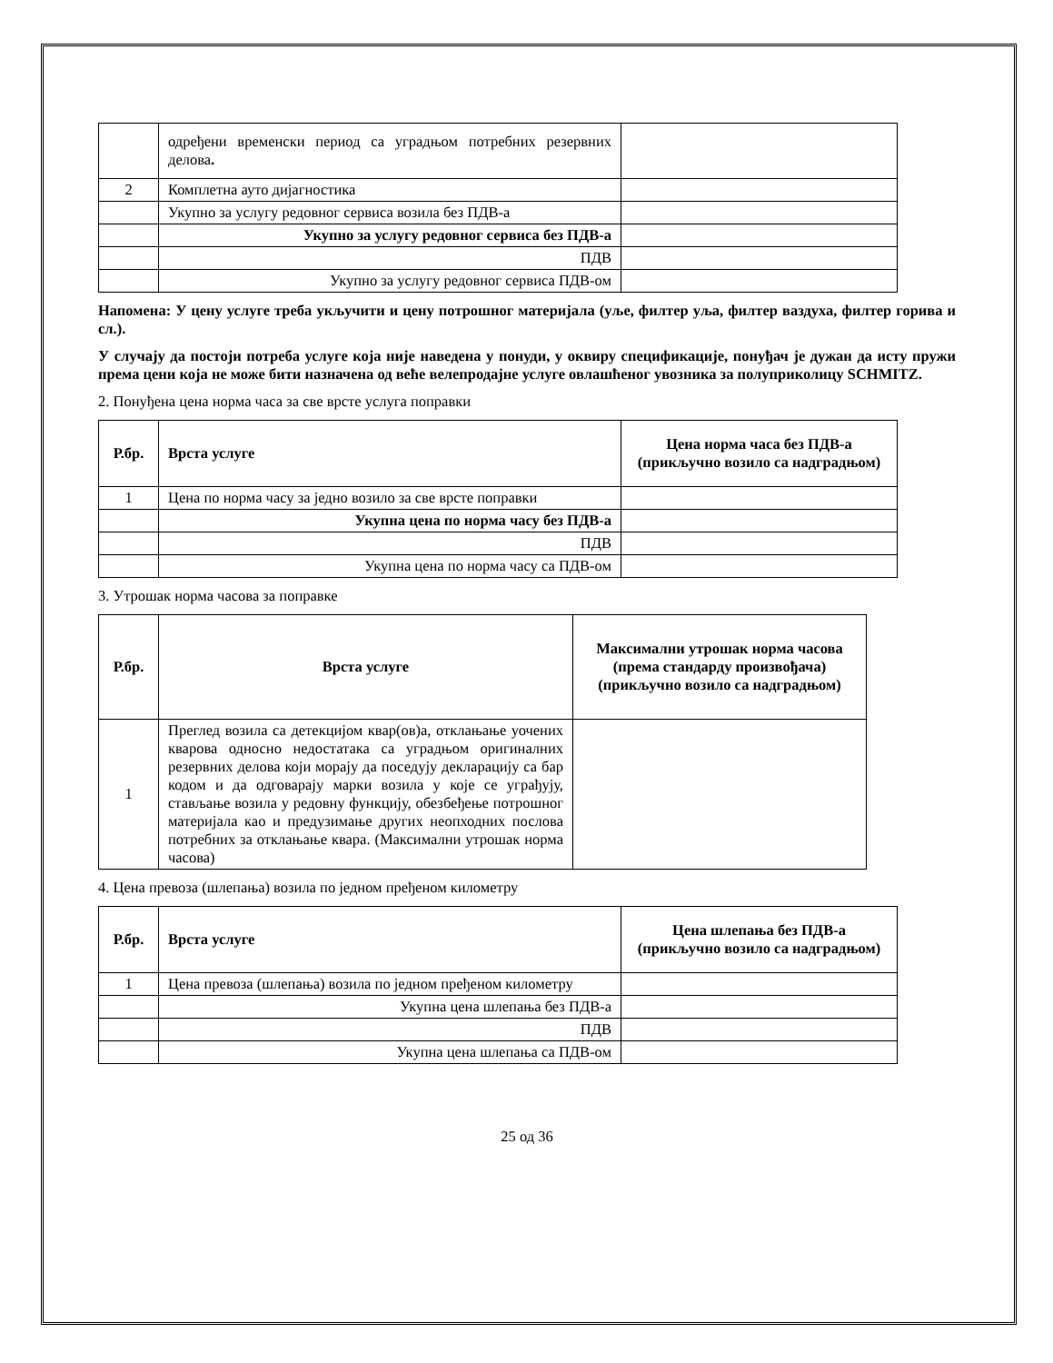| | одређени временски период са уградњом потребних резервних делова . | |
| 2 | Комплетна ауто дијагностика | |
| | Укупно за услугу редовног сервиса возила без ПДВ-а | |
| | Укупно за услугу редовног сервиса без ПДВ-а | |
| | ПДВ | |
| | Укупно за услугу редовног сервиса ПДВ-ом | |
Напомена: У цену услуге треба укључити и цену потрошног материјала (уље, филтер уља, филтер ваздуха, филтер горива и сл.).
У случају да постоји потреба услуге која није наведена у понуди, у оквиру спецификације, понуђач је дужан да исту пружи према цени која не може бити назначена од веће велепродајне услуге овлашћеног увозника за полуприколицу SCHMITZ.
2. Понуђена цена норма часа за све врсте услуга поправки
| Р.бр. | Врста услуге | Цена норма часа без ПДВ-а (прикључно возило са надградњом) |
| --- | --- | --- |
| 1 | Цена по норма часу за једно возило за све врсте поправки | |
| | Укупна цена по норма часу без ПДВ-а | |
| | ПДВ | |
| | Укупна цена по норма часу са ПДВ-ом | |
3. Утрошак норма часова за поправке
| Р.бр. | Врста услуге | Максимални утрошак норма часова (према стандарду произвођача) (прикључно возило са надградњом) |
| --- | --- | --- |
| 1 | Преглед возила са детекцијом квар(ов)а, отклањање уочених кварова односно недостатака са уградњом оригиналних резервних делова који морају да поседују декларацију са бар кодом и да одговарају марки возила у које се уграђују, стављање возила у редовну функцију, обезбеђење потрошног материјала као и предузимање других неопходних послова потребних за отклањање квара. (Максимални утрошак норма часова) | |
4. Цена превоза (шлепања) возила по једном пређеном километру
| Р.бр. | Врста услуге | Цена шлепања без ПДВ-а (прикључно возило са надградњом) |
| --- | --- | --- |
| 1 | Цена превоза (шлепања) возила по једном пређеном километру | |
| | Укупна цена шлепања без ПДВ-а | |
| | ПДВ | |
| | Укупна цена шлепања са ПДВ-ом | |
25 од 36